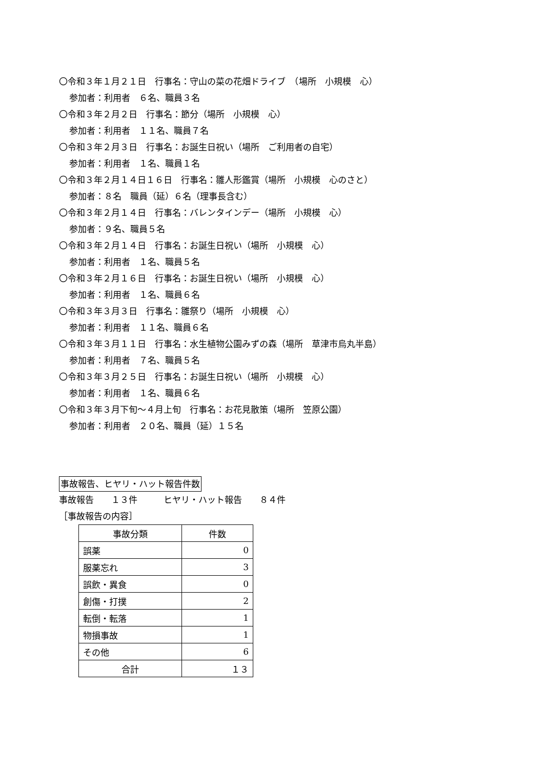〇令和３年１月２１日　行事名：守山の菜の花畑ドライブ　（場所　小規模　心）
参加者：利用者　６名、職員３名
〇令和３年２月２日　行事名：節分（場所　小規模　心）
参加者：利用者　１１名、職員７名
〇令和３年２月３日　行事名：お誕生日祝い（場所　ご利用者の自宅）
参加者：利用者　１名、職員１名
〇令和３年２月１４日１６日　行事名：雛人形鑑賞（場所　小規模　心のさと）
参加者：８名　職員（延）６名（理事長含む）
〇令和３年２月１４日　行事名：バレンタインデー（場所　小規模　心）
参加者：９名、職員５名
〇令和３年２月１４日　行事名：お誕生日祝い（場所　小規模　心）
参加者：利用者　１名、職員５名
〇令和３年２月１６日　行事名：お誕生日祝い（場所　小規模　心）
参加者：利用者　１名、職員６名
〇令和３年３月３日　行事名：雛祭り（場所　小規模　心）
参加者：利用者　１１名、職員６名
〇令和３年３月１１日　行事名：水生植物公園みずの森（場所　草津市烏丸半島）
参加者：利用者　７名、職員５名
〇令和３年３月２５日　行事名：お誕生日祝い（場所　小規模　心）
参加者：利用者　１名、職員６名
〇令和３年３月下旬～４月上旬　行事名：お花見散策（場所　笠原公園）
参加者：利用者　２０名、職員（延）１５名
事故報告、ヒヤリ・ハット報告件数
事故報告　　１３件　　　ヒヤリ・ハット報告　　８４件
［事故報告の内容］
| 事故分類 | 件数 |
| --- | --- |
| 誤薬 | 0 |
| 服薬忘れ | 3 |
| 誤飲・異食 | 0 |
| 創傷・打撲 | 2 |
| 転倒・転落 | 1 |
| 物損事故 | 1 |
| その他 | 6 |
| 合計 | １３ |